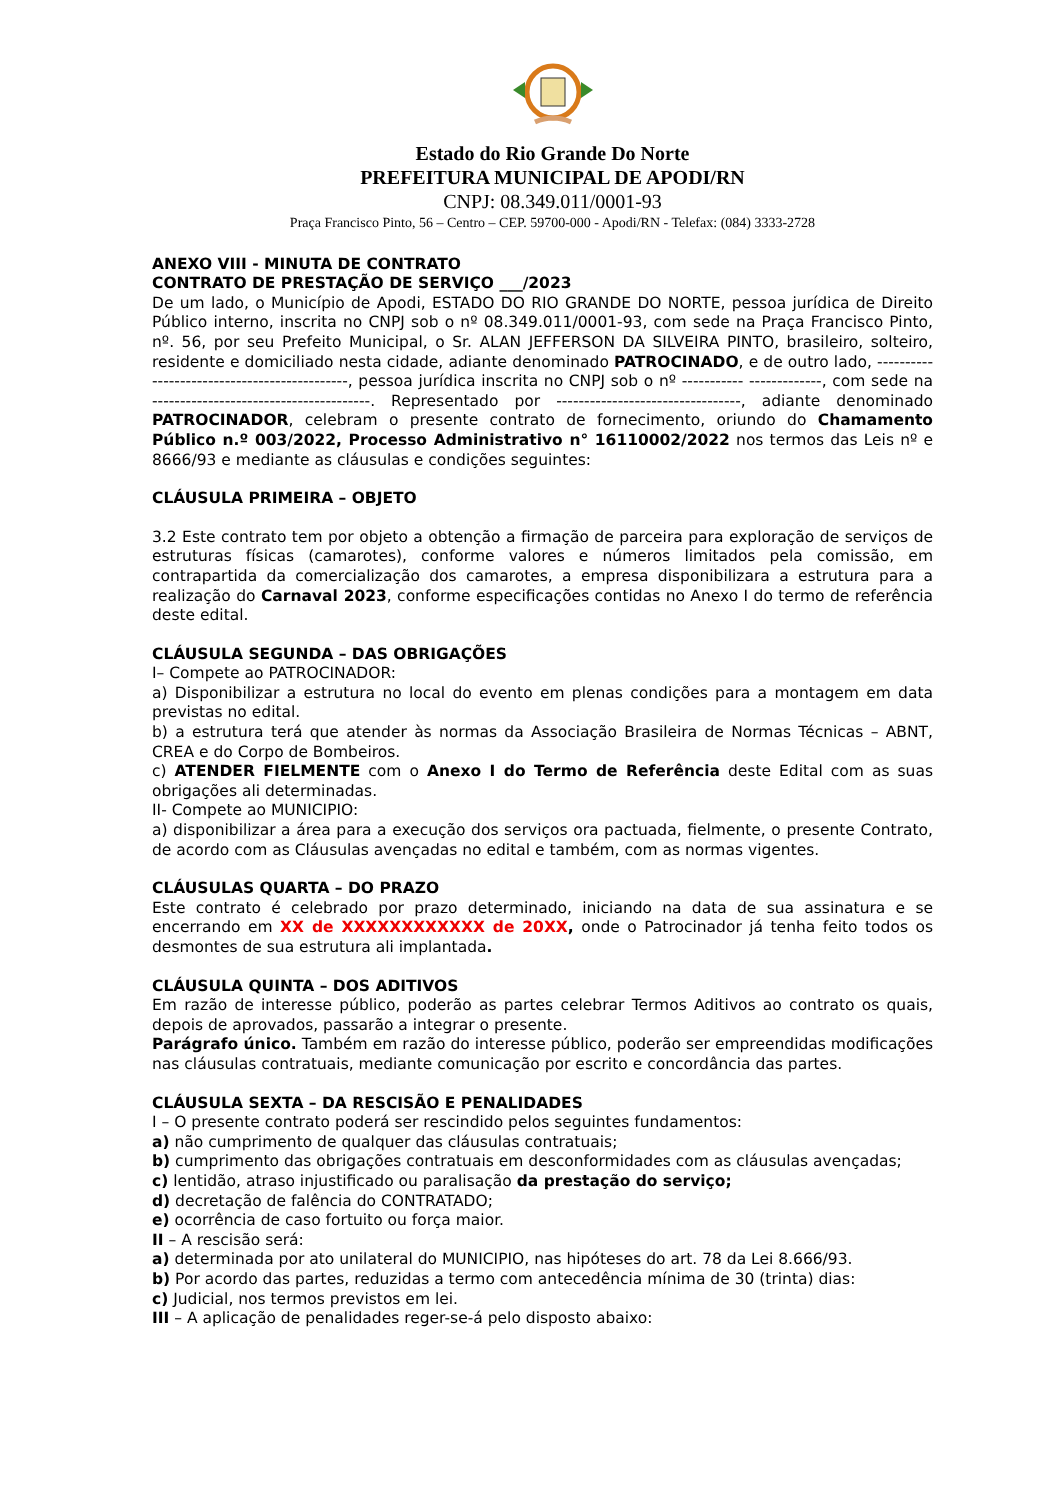Estado do Rio Grande Do Norte
PREFEITURA MUNICIPAL DE APODI/RN
CNPJ: 08.349.011/0001-93
Praça Francisco Pinto, 56 – Centro – CEP. 59700-000 - Apodi/RN - Telefax: (084) 3333-2728
ANEXO VIII - MINUTA DE CONTRATO
CONTRATO DE PRESTAÇÃO DE SERVIÇO ___/2023
De um lado, o Município de Apodi, ESTADO DO RIO GRANDE DO NORTE, pessoa jurídica de Direito Público interno, inscrita no CNPJ sob o nº 08.349.011/0001-93, com sede na Praça Francisco Pinto, nº. 56, por seu Prefeito Municipal, o Sr. ALAN JEFFERSON DA SILVEIRA PINTO, brasileiro, solteiro, residente e domiciliado nesta cidade, adiante denominado PATROCINADO, e de outro lado, ---------------------------------------------, pessoa jurídica inscrita no CNPJ sob o nº ----------- -------------, com sede na ---------------------------------------. Representado por ---------------------------------, adiante denominado PATROCINADOR, celebram o presente contrato de fornecimento, oriundo do Chamamento Público n.º 003/2022, Processo Administrativo n° 16110002/2022 nos termos das Leis nº e 8666/93 e mediante as cláusulas e condições seguintes:
CLÁUSULA PRIMEIRA – OBJETO
3.2 Este contrato tem por objeto a obtenção a firmação de parceira para exploração de serviços de estruturas físicas (camarotes), conforme valores e números limitados pela comissão, em contrapartida da comercialização dos camarotes, a empresa disponibilizara a estrutura para a realização do Carnaval 2023, conforme especificações contidas no Anexo I do termo de referência deste edital.
CLÁUSULA SEGUNDA – DAS OBRIGAÇÕES
I– Compete ao PATROCINADOR:
a) Disponibilizar a estrutura no local do evento em plenas condições para a montagem em data previstas no edital.
b) a estrutura terá que atender às normas da Associação Brasileira de Normas Técnicas – ABNT, CREA e do Corpo de Bombeiros.
c) ATENDER FIELMENTE com o Anexo I do Termo de Referência deste Edital com as suas obrigações ali determinadas.
II- Compete ao MUNICIPIO:
a) disponibilizar a área para a execução dos serviços ora pactuada, fielmente, o presente Contrato, de acordo com as Cláusulas avençadas no edital e também, com as normas vigentes.
CLÁUSULAS QUARTA – DO PRAZO
Este contrato é celebrado por prazo determinado, iniciando na data de sua assinatura e se encerrando em XX de XXXXXXXXXXXX de 20XX, onde o Patrocinador já tenha feito todos os desmontes de sua estrutura ali implantada.
CLÁUSULA QUINTA – DOS ADITIVOS
Em razão de interesse público, poderão as partes celebrar Termos Aditivos ao contrato os quais, depois de aprovados, passarão a integrar o presente.
Parágrafo único. Também em razão do interesse público, poderão ser empreendidas modificações nas cláusulas contratuais, mediante comunicação por escrito e concordância das partes.
CLÁUSULA SEXTA – DA RESCISÃO E PENALIDADES
I – O presente contrato poderá ser rescindido pelos seguintes fundamentos:
a) não cumprimento de qualquer das cláusulas contratuais;
b) cumprimento das obrigações contratuais em desconformidades com as cláusulas avençadas;
c) lentidão, atraso injustificado ou paralisação da prestação do serviço;
d) decretação de falência do CONTRATADO;
e) ocorrência de caso fortuito ou força maior.
II – A rescisão será:
a) determinada por ato unilateral do MUNICIPIO, nas hipóteses do art. 78 da Lei 8.666/93.
b) Por acordo das partes, reduzidas a termo com antecedência mínima de 30 (trinta) dias:
c) Judicial, nos termos previstos em lei.
III – A aplicação de penalidades reger-se-á pelo disposto abaixo: